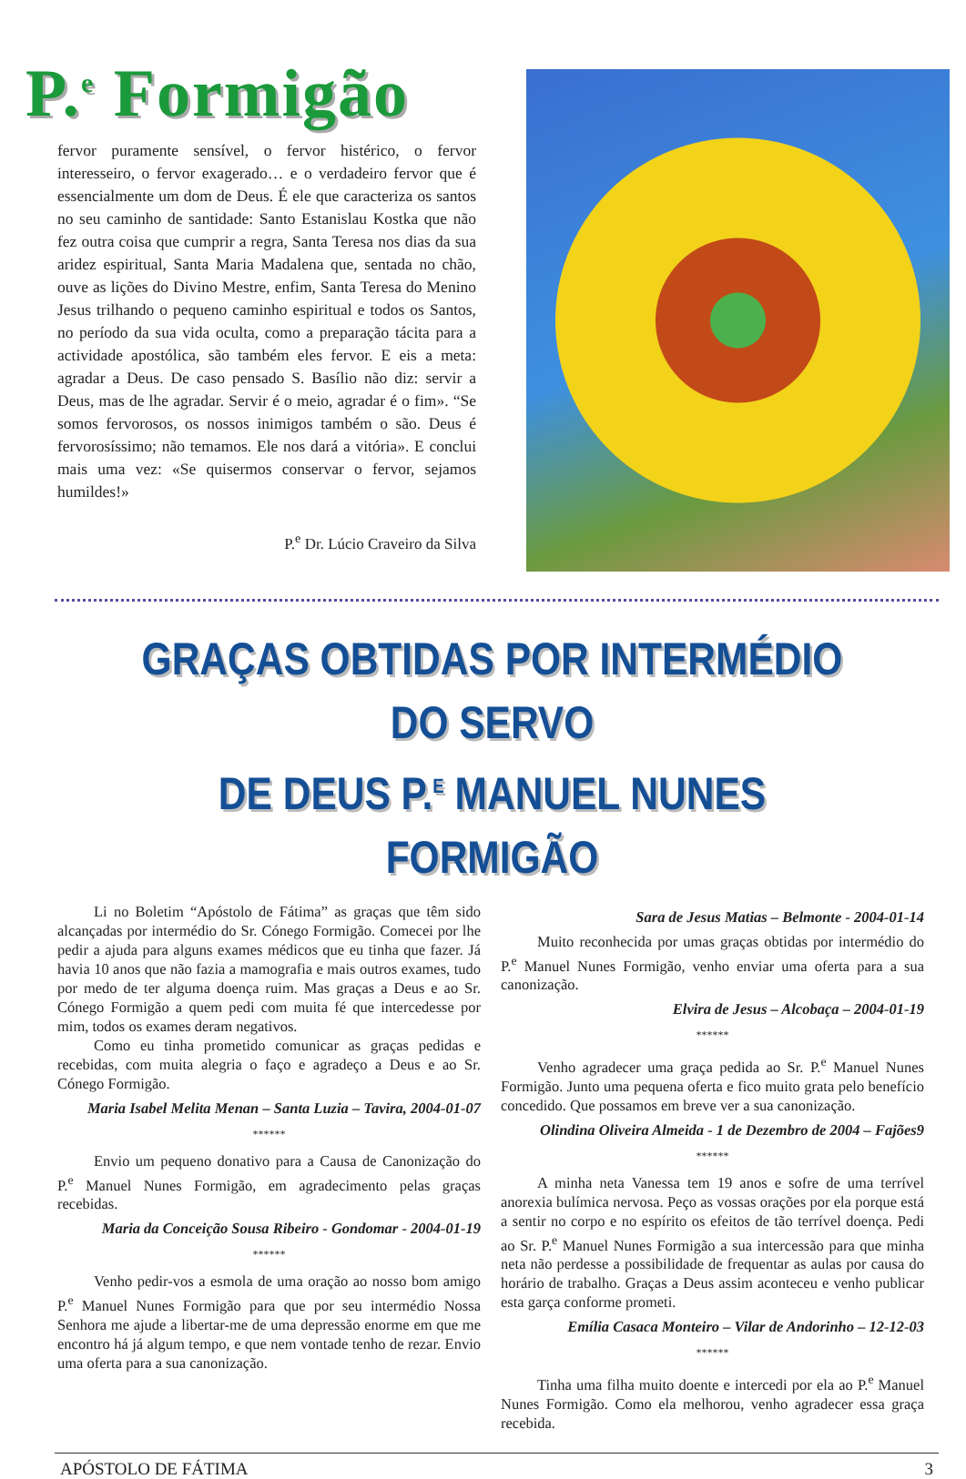P.<sup>e</sup> Formigão
fervor puramente sensível, o fervor histérico, o fervor interesseiro, o fervor exagerado… e o verdadeiro fervor que é essencialmente um dom de Deus. É ele que caracteriza os santos no seu caminho de santidade: Santo Estanislau Kostka que não fez outra coisa que cumprir a regra, Santa Teresa nos dias da sua aridez espiritual, Santa Maria Madalena que, sentada no chão, ouve as lições do Divino Mestre, enfim, Santa Teresa do Menino Jesus trilhando o pequeno caminho espiritual e todos os Santos, no período da sua vida oculta, como a preparação tácita para a actividade apostólica, são também eles fervor. E eis a meta: agradar a Deus. De caso pensado S. Basílio não diz: servir a Deus, mas de lhe agradar. Servir é o meio, agradar é o fim». “Se somos fervorosos, os nossos inimigos também o são. Deus é fervorosíssimo; não temamos. Ele nos dará a vitória». E conclui mais uma vez: «Se quisermos conservar o fervor, sejamos humildes!»
P.<sup>e</sup> Dr. Lúcio Craveiro da Silva
GRAÇAS OBTIDAS POR INTERMÉDIO DO SERVO
DE DEUS P.<sup>E</sup> MANUEL NUNES FORMIGÃO
Li no Boletim “Apóstolo de Fátima” as graças que têm sido alcançadas por intermédio do Sr. Cónego Formigão. Comecei por lhe pedir a ajuda para alguns exames médicos que eu tinha que fazer. Já havia 10 anos que não fazia a mamografia e mais outros exames, tudo por medo de ter alguma doença ruim. Mas graças a Deus e ao Sr. Cónego Formigão a quem pedi com muita fé que intercedesse por mim, todos os exames deram negativos.
Como eu tinha prometido comunicar as graças pedidas e recebidas, com muita alegria o faço e agradeço a Deus e ao Sr. Cónego Formigão.
Maria Isabel Melita Menan – Santa Luzia – Tavira, 2004-01-07
******
Envio um pequeno donativo para a Causa de Canonização do P.<sup>e</sup> Manuel Nunes Formigão, em agradecimento pelas graças recebidas.
Maria da Conceição Sousa Ribeiro - Gondomar - 2004-01-19
******
Venho pedir-vos a esmola de uma oração ao nosso bom amigo P.<sup>e</sup> Manuel Nunes Formigão para que por seu intermédio Nossa Senhora me ajude a libertar-me de uma depressão enorme em que me encontro há já algum tempo, e que nem vontade tenho de rezar. Envio uma oferta para a sua canonização.
Sara de Jesus Matias – Belmonte - 2004-01-14
Muito reconhecida por umas graças obtidas por intermédio do P.<sup>e</sup> Manuel Nunes Formigão, venho enviar uma oferta para a sua canonização.
Elvira de Jesus – Alcobaça – 2004-01-19
******
Venho agradecer uma graça pedida ao Sr. P.<sup>e</sup> Manuel Nunes Formigão. Junto uma pequena oferta e fico muito grata pelo benefício concedido. Que possamos em breve ver a sua canonização.
Olindina Oliveira Almeida - 1 de Dezembro de 2004 – Fajões9
******
A minha neta Vanessa tem 19 anos e sofre de uma terrível anorexia bulímica nervosa. Peço as vossas orações por ela porque está a sentir no corpo e no espírito os efeitos de tão terrível doença. Pedi ao Sr. P.<sup>e</sup> Manuel Nunes Formigão a sua intercessão para que minha neta não perdesse a possibilidade de frequentar as aulas por causa do horário de trabalho. Graças a Deus assim aconteceu e venho publicar esta garça conforme prometi.
Emília Casaca Monteiro – Vilar de Andorinho – 12-12-03
******
Tinha uma filha muito doente e intercedi por ela ao P.<sup>e</sup> Manuel Nunes Formigão. Como ela melhorou, venho agradecer essa graça recebida.
APÓSTOLO DE FÁTIMA 3